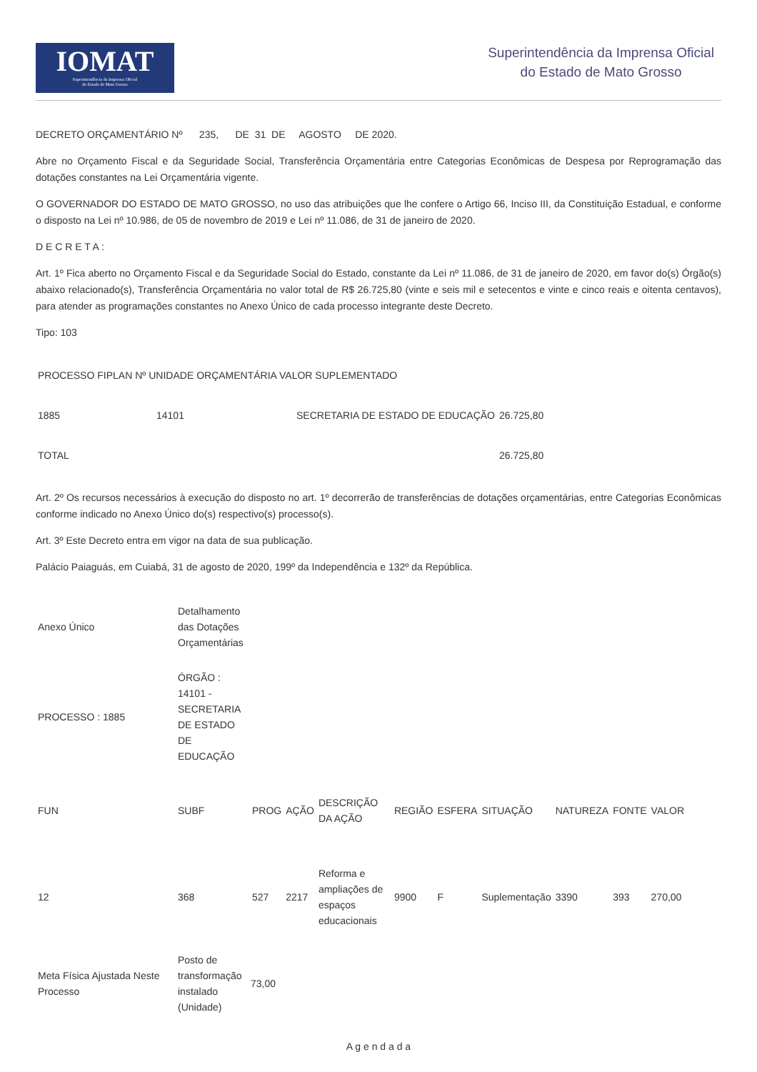IOMAT
Superintendência da Imprensa Oficial
do Estado de Mato Grosso
Superintendência da Imprensa Oficial
do Estado de Mato Grosso
DECRETO ORÇAMENTÁRIO Nº 235, DE 31 DE AGOSTO DE 2020.
Abre no Orçamento Fiscal e da Seguridade Social, Transferência Orçamentária entre Categorias Econômicas de Despesa por Reprogramação das dotações constantes na Lei Orçamentária vigente.
O GOVERNADOR DO ESTADO DE MATO GROSSO, no uso das atribuições que lhe confere o Artigo 66, Inciso III, da Constituição Estadual, e conforme o disposto na Lei nº 10.986, de 05 de novembro de 2019 e Lei nº 11.086, de 31 de janeiro de 2020.
D E C R E T A :
Art. 1º Fica aberto no Orçamento Fiscal e da Seguridade Social do Estado, constante da Lei nº 11.086, de 31 de janeiro de 2020, em favor do(s) Órgão(s) abaixo relacionado(s), Transferência Orçamentária no valor total de R$ 26.725,80 (vinte e seis mil e setecentos e vinte e cinco reais e oitenta centavos), para atender as programações constantes no Anexo Único de cada processo integrante deste Decreto.
Tipo: 103
| PROCESSO FIPLAN Nº UNIDADE ORÇAMENTÁRIA VALOR SUPLEMENTADO | | | |
| 1885 | 14101 | SECRETARIA DE ESTADO DE EDUCAÇÃO | 26.725,80 |
| TOTAL | | | 26.725,80 |
Art. 2º Os recursos necessários à execução do disposto no art. 1º decorrerão de transferências de dotações orçamentárias, entre Categorias Econômicas conforme indicado no Anexo Único do(s) respectivo(s) processo(s).
Art. 3º Este Decreto entra em vigor na data de sua publicação.
Palácio Paiaguás, em Cuiabá, 31 de agosto de 2020, 199º da Independência e 132º da República.
| Anexo Único | Detalhamento das Dotações Orçamentárias |
| PROCESSO : 1885 | ÓRGÃO : 14101 - SECRETARIA DE ESTADO DE EDUCAÇÃO |
| FUN | SUBF | PROG | AÇÃO | DESCRIÇÃO DA AÇÃO | REGIÃO | ESFERA | SITUAÇÃO | NATUREZA | FONTE | VALOR |
| 12 | 368 | 527 | 2217 | Reforma e ampliações de espaços educacionais | 9900 | F | Suplementação | 3390 | 393 | 270,00 |
| Meta Física Ajustada Neste Processo | Posto de transformação instalado (Unidade) | 73,00 |
A g e n d a d a